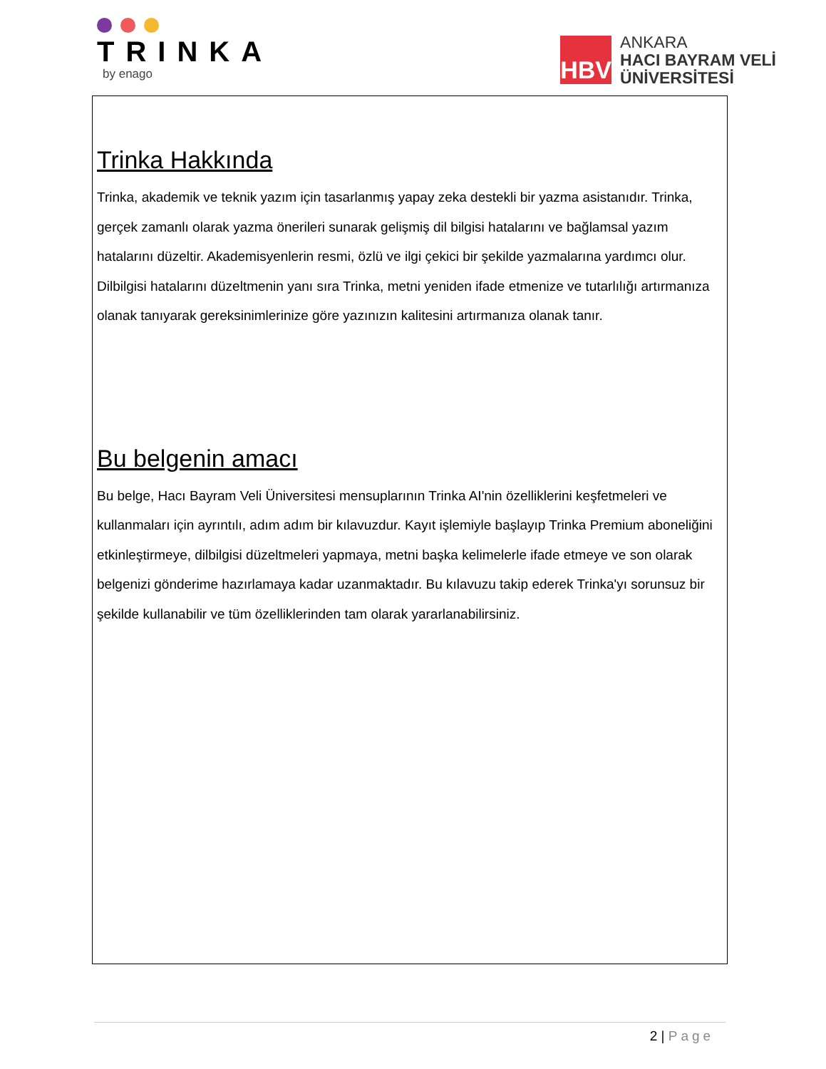TRINKA
by enago
HBV
ANKARA
HACI BAYRAM VELİ
ÜNİVERSİTESİ
Trinka Hakkında
Trinka, akademik ve teknik yazım için tasarlanmış yapay zeka destekli bir yazma asistanıdır. Trinka, gerçek zamanlı olarak yazma önerileri sunarak gelişmiş dil bilgisi hatalarını ve bağlamsal yazım hatalarını düzeltir. Akademisyenlerin resmi, özlü ve ilgi çekici bir şekilde yazmalarına yardımcı olur. Dilbilgisi hatalarını düzeltmenin yanı sıra Trinka, metni yeniden ifade etmenize ve tutarlılığı artırmanıza olanak tanıyarak gereksinimlerinize göre yazınızın kalitesini artırmanıza olanak tanır.
Bu belgenin amacı
Bu belge, Hacı Bayram Veli Üniversitesi mensuplarının Trinka AI'nin özelliklerini keşfetmeleri ve kullanmaları için ayrıntılı, adım adım bir kılavuzdur. Kayıt işlemiyle başlayıp Trinka Premium aboneliğini etkinleştirmeye, dilbilgisi düzeltmeleri yapmaya, metni başka kelimelerle ifade etmeye ve son olarak belgenizi gönderime hazırlamaya kadar uzanmaktadır. Bu kılavuzu takip ederek Trinka'yı sorunsuz bir şekilde kullanabilir ve tüm özelliklerinden tam olarak yararlanabilirsiniz.
2 | Page